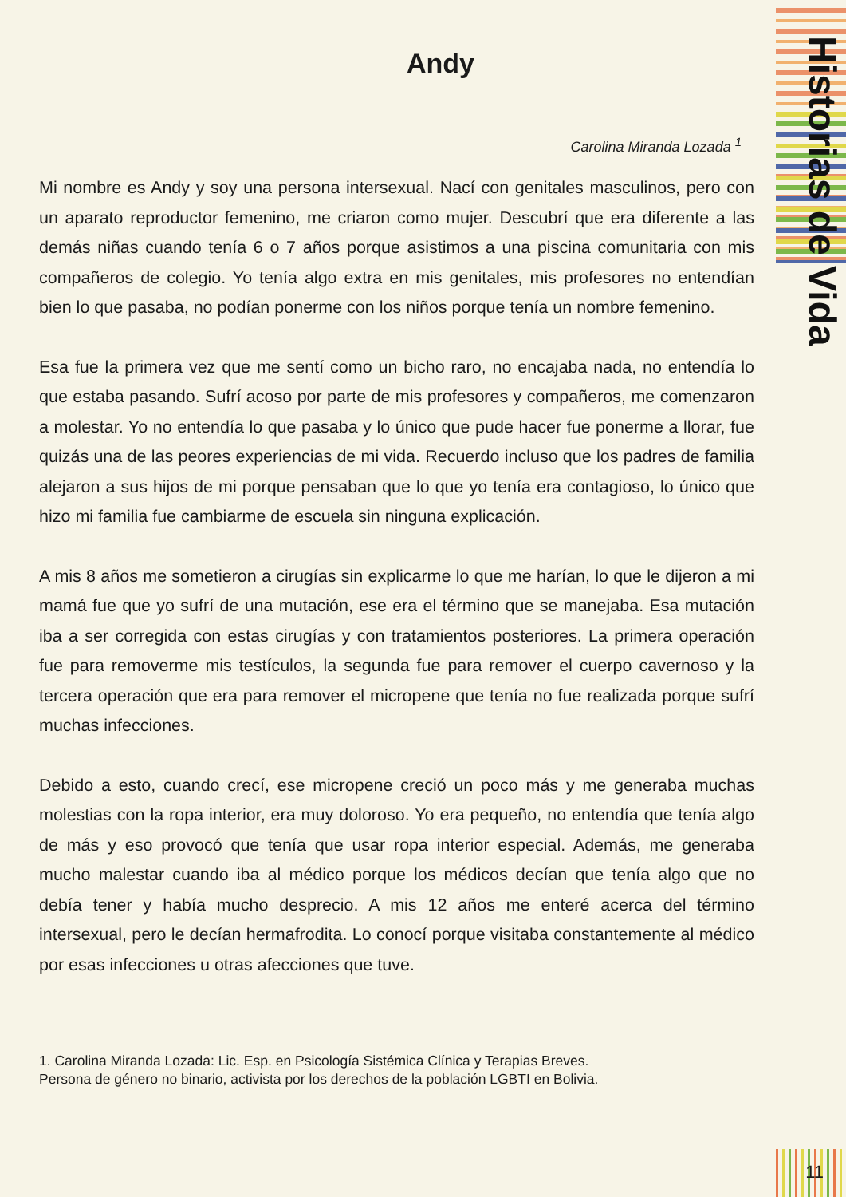Historias de Vida
Andy
Carolina Miranda Lozada <sup>1</sup>
Mi nombre es Andy y soy una persona intersexual. Nací con genitales masculinos, pero con un aparato reproductor femenino, me criaron como mujer. Descubrí que era diferente a las demás niñas cuando tenía 6 o 7 años porque asistimos a una piscina comunitaria con mis compañeros de colegio. Yo tenía algo extra en mis genitales, mis profesores no entendían bien lo que pasaba, no podían ponerme con los niños porque tenía un nombre femenino.
Esa fue la primera vez que me sentí como un bicho raro, no encajaba nada, no entendía lo que estaba pasando. Sufrí acoso por parte de mis profesores y compañeros, me comenzaron a molestar. Yo no entendía lo que pasaba y lo único que pude hacer fue ponerme a llorar, fue quizás una de las peores experiencias de mi vida. Recuerdo incluso que los padres de familia alejaron a sus hijos de mi porque pensaban que lo que yo tenía era contagioso, lo único que hizo mi familia fue cambiarme de escuela sin ninguna explicación.
A mis 8 años me sometieron a cirugías sin explicarme lo que me harían, lo que le dijeron a mi mamá fue que yo sufrí de una mutación, ese era el término que se manejaba. Esa mutación iba a ser corregida con estas cirugías y con tratamientos posteriores. La primera operación fue para removerme mis testículos, la segunda fue para remover el cuerpo cavernoso y la tercera operación que era para remover el micropene que tenía no fue realizada porque sufrí muchas infecciones.
Debido a esto, cuando crecí, ese micropene creció un poco más y me generaba muchas molestias con la ropa interior, era muy doloroso. Yo era pequeño, no entendía que tenía algo de más y eso provocó que tenía que usar ropa interior especial. Además, me generaba mucho malestar cuando iba al médico porque los médicos decían que tenía algo que no debía tener y había mucho desprecio. A mis 12 años me enteré acerca del término intersexual, pero le decían hermafrodita. Lo conocí porque visitaba constantemente al médico por esas infecciones u otras afecciones que tuve.
1. Carolina Miranda Lozada: Lic. Esp. en Psicología Sistémica Clínica y Terapias Breves.
Persona de género no binario, activista por los derechos de la población LGBTI en Bolivia.
11